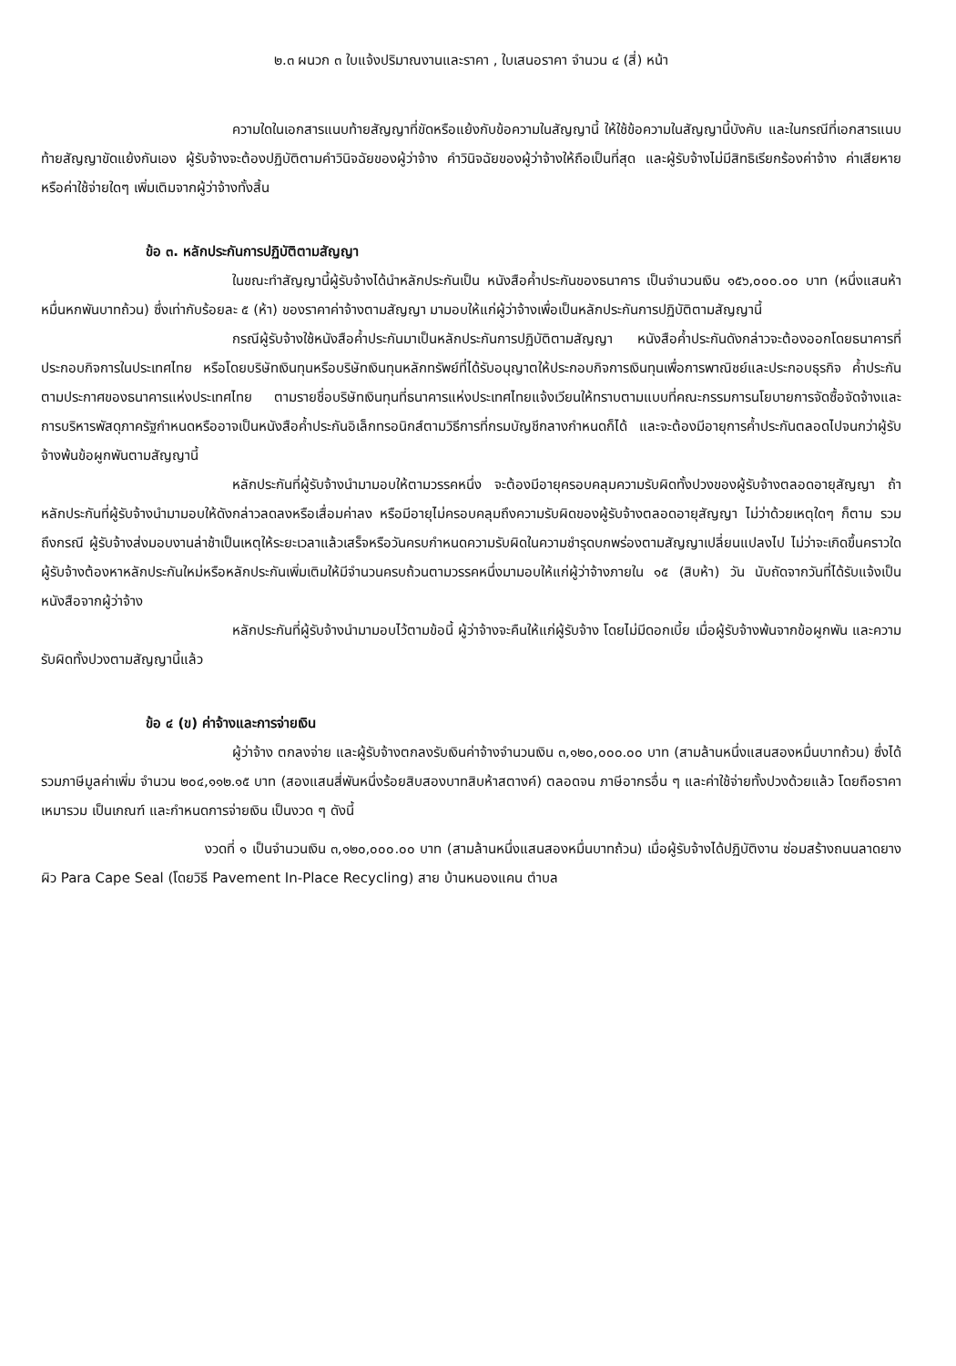๒.๓ ผนวก ๓ ใบแจ้งปริมาณงานและราคา , ใบเสนอราคา จำนวน ๔ (สี่) หน้า
ความใดในเอกสารแนบท้ายสัญญาที่ขัดหรือแย้งกับข้อความในสัญญานี้ ให้ใช้ข้อความในสัญญานี้บังคับ และในกรณีที่เอกสารแนบท้ายสัญญาขัดแย้งกันเอง ผู้รับจ้างจะต้องปฏิบัติตามคำวินิจฉัยของผู้ว่าจ้าง คำวินิจฉัยของผู้ว่าจ้างให้ถือเป็นที่สุด และผู้รับจ้างไม่มีสิทธิเรียกร้องค่าจ้าง ค่าเสียหายหรือค่าใช้จ่ายใดๆ เพิ่มเติมจากผู้ว่าจ้างทั้งสิ้น
ข้อ ๓. หลักประกันการปฏิบัติตามสัญญา
ในขณะทำสัญญานี้ผู้รับจ้างได้นำหลักประกันเป็น หนังสือค้ำประกันของธนาคาร เป็นจำนวนเงิน ๑๕๖,๐๐๐.๐๐ บาท (หนึ่งแสนห้าหมื่นหกพันบาทถ้วน) ซึ่งเท่ากับร้อยละ ๕ (ห้า) ของราคาค่าจ้างตามสัญญา มามอบให้แก่ผู้ว่าจ้างเพื่อเป็นหลักประกันการปฏิบัติตามสัญญานี้
กรณีผู้รับจ้างใช้หนังสือค้ำประกันมาเป็นหลักประกันการปฏิบัติตามสัญญา หนังสือค้ำประกันดังกล่าวจะต้องออกโดยธนาคารที่ประกอบกิจการในประเทศไทย หรือโดยบริษัทเงินทุนหรือบริษัทเงินทุนหลักทรัพย์ที่ได้รับอนุญาตให้ประกอบกิจการเงินทุนเพื่อการพาณิชย์และประกอบธุรกิจ ค้ำประกันตามประกาศของธนาคารแห่งประเทศไทย ตามรายชื่อบริษัทเงินทุนที่ธนาคารแห่งประเทศไทยแจ้งเวียนให้ทราบตามแบบที่คณะกรรมการนโยบายการจัดซื้อจัดจ้างและการบริหารพัสดุภาครัฐกำหนดหรืออาจเป็นหนังสือค้ำประกันอิเล็กทรอนิกส์ตามวิธีการที่กรมบัญชีกลางกำหนดก็ได้ และจะต้องมีอายุการค้ำประกันตลอดไปจนกว่าผู้รับจ้างพ้นข้อผูกพันตามสัญญานี้
หลักประกันที่ผู้รับจ้างนำมามอบให้ตามวรรคหนึ่ง จะต้องมีอายุครอบคลุมความรับผิดทั้งปวงของผู้รับจ้างตลอดอายุสัญญา ถ้าหลักประกันที่ผู้รับจ้างนำมามอบให้ดังกล่าวลดลงหรือเสื่อมค่าลง หรือมีอายุไม่ครอบคลุมถึงความรับผิดของผู้รับจ้างตลอดอายุสัญญา ไม่ว่าด้วยเหตุใดๆ ก็ตาม รวมถึงกรณี ผู้รับจ้างส่งมอบงานล่าช้าเป็นเหตุให้ระยะเวลาแล้วเสร็จหรือวันครบกำหนดความรับผิดในความชำรุดบกพร่องตามสัญญาเปลี่ยนแปลงไป ไม่ว่าจะเกิดขึ้นคราวใด ผู้รับจ้างต้องหาหลักประกันใหม่หรือหลักประกันเพิ่มเติมให้มีจำนวนครบถ้วนตามวรรคหนึ่งมามอบให้แก่ผู้ว่าจ้างภายใน ๑๕ (สิบห้า) วัน นับถัดจากวันที่ได้รับแจ้งเป็นหนังสือจากผู้ว่าจ้าง
หลักประกันที่ผู้รับจ้างนำมามอบไว้ตามข้อนี้ ผู้ว่าจ้างจะคืนให้แก่ผู้รับจ้าง โดยไม่มีดอกเบี้ย เมื่อผู้รับจ้างพ้นจากข้อผูกพัน และความรับผิดทั้งปวงตามสัญญานี้แล้ว
ข้อ ๔ (ข) ค่าจ้างและการจ่ายเงิน
ผู้ว่าจ้าง ตกลงจ่าย และผู้รับจ้างตกลงรับเงินค่าจ้างจำนวนเงิน ๓,๑๒๐,๐๐๐.๐๐ บาท (สามล้านหนึ่งแสนสองหมื่นบาทถ้วน) ซึ่งได้รวมภาษีมูลค่าเพิ่ม จำนวน ๒๐๔,๑๑๒.๑๕ บาท (สองแสนสี่พันหนึ่งร้อยสิบสองบาทสิบห้าสตางค์) ตลอดจน ภาษีอากรอื่น ๆ และค่าใช้จ่ายทั้งปวงด้วยแล้ว โดยถือราคาเหมารวม เป็นเกณฑ์ และกำหนดการจ่ายเงิน เป็นงวด ๆ ดังนี้
งวดที่ ๑ เป็นจำนวนเงิน ๓,๑๒๐,๐๐๐.๐๐ บาท (สามล้านหนึ่งแสนสองหมื่นบาทถ้วน) เมื่อผู้รับจ้างได้ปฏิบัติงาน ซ่อมสร้างถนนลาดยางผิว Para Cape Seal (โดยวิธี Pavement In-Place Recycling) สาย บ้านหนองแคน ตำบล